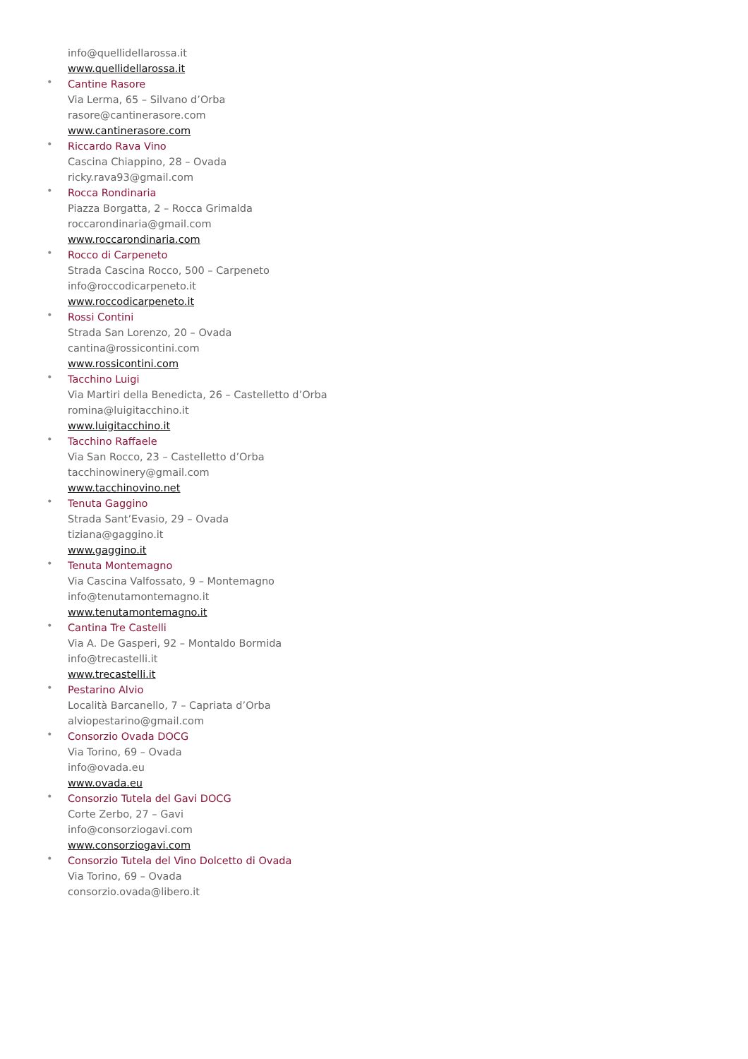info@quellidellarossa.it
www.quellidellarossa.it
•
Cantine Rasore
Via Lerma, 65 – Silvano d’Orba
rasore@cantinerasore.com
www.cantinerasore.com
•
Riccardo Rava Vino
Cascina Chiappino, 28 – Ovada
ricky.rava93@gmail.com
•
Rocca Rondinaria
Piazza Borgatta, 2 – Rocca Grimalda
roccarondinaria@gmail.com
www.roccarondinaria.com
•
Rocco di Carpeneto
Strada Cascina Rocco, 500 – Carpeneto
info@roccodicarpeneto.it
www.roccodicarpeneto.it
•
Rossi Contini
Strada San Lorenzo, 20 – Ovada
cantina@rossicontini.com
www.rossicontini.com
•
Tacchino Luigi
Via Martiri della Benedicta, 26 – Castelletto d’Orba
romina@luigitacchino.it
www.luigitacchino.it
•
Tacchino Raffaele
Via San Rocco, 23 – Castelletto d’Orba
tacchinowinery@gmail.com
www.tacchinovino.net
•
Tenuta Gaggino
Strada Sant’Evasio, 29 – Ovada
tiziana@gaggino.it
www.gaggino.it
•
Tenuta Montemagno
Via Cascina Valfossato, 9 – Montemagno
info@tenutamontemagno.it
www.tenutamontemagno.it
•
Cantina Tre Castelli
Via A. De Gasperi, 92 – Montaldo Bormida
info@trecastelli.it
www.trecastelli.it
•
Pestarino Alvio
Località Barcanello, 7 – Capriata d’Orba
alviopestarino@gmail.com
•
Consorzio Ovada DOCG
Via Torino, 69 – Ovada
info@ovada.eu
www.ovada.eu
•
Consorzio Tutela del Gavi DOCG
Corte Zerbo, 27 – Gavi
info@consorziogavi.com
www.consorziogavi.com
•
Consorzio Tutela del Vino Dolcetto di Ovada
Via Torino, 69 – Ovada
consorzio.ovada@libero.it